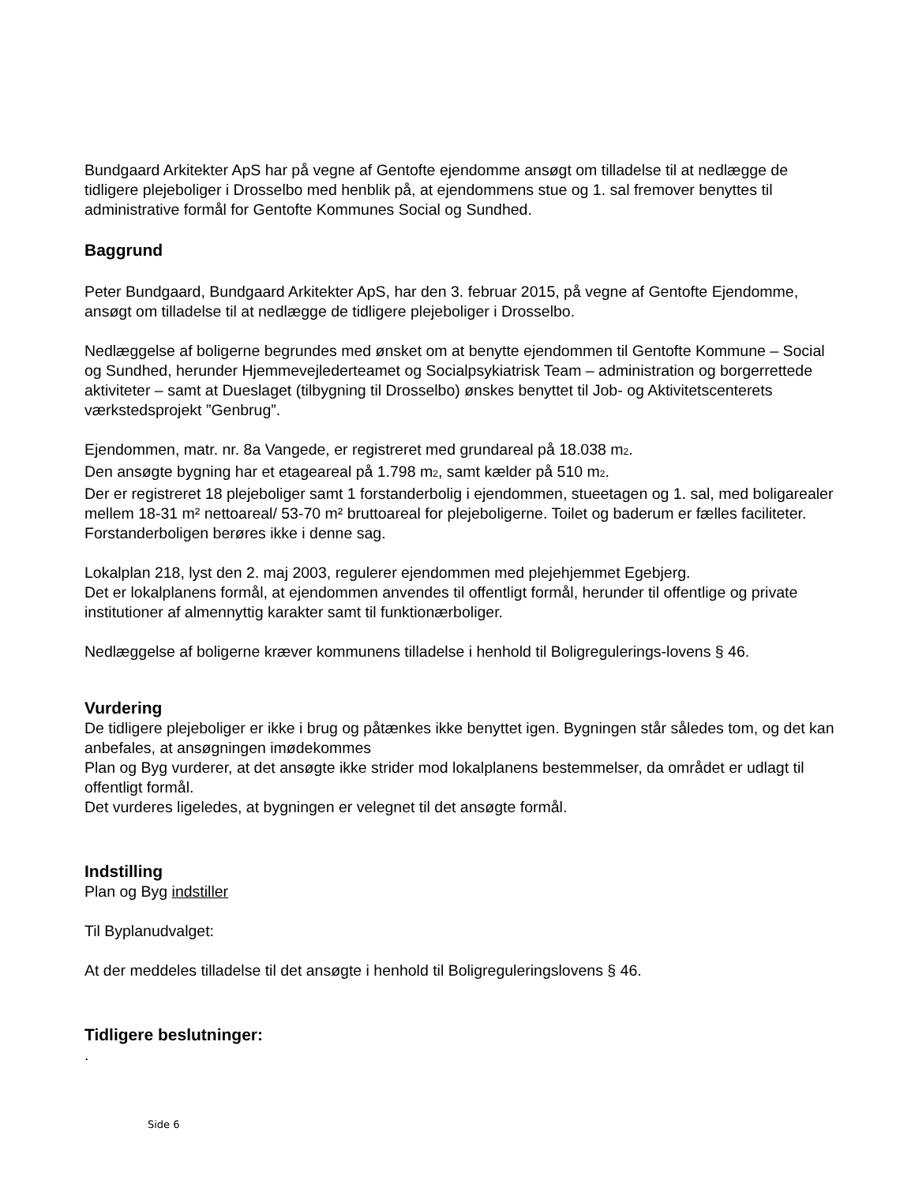Bundgaard Arkitekter ApS har på vegne af Gentofte ejendomme ansøgt om tilladelse til at nedlægge de tidligere plejeboliger i Drosselbo med henblik på, at ejendommens stue og 1. sal fremover benyttes til administrative formål for Gentofte Kommunes Social og Sundhed.
Baggrund
Peter Bundgaard, Bundgaard Arkitekter ApS, har den 3. februar 2015, på vegne af Gentofte Ejendomme, ansøgt om tilladelse til at nedlægge de tidligere plejeboliger i Drosselbo.
Nedlæggelse af boligerne begrundes med ønsket om at benytte ejendommen til Gentofte Kommune – Social og Sundhed, herunder Hjemmevejlederteamet og Socialpsykiatrisk Team – administration og borgerrettede aktiviteter – samt at Dueslaget (tilbygning til Drosselbo) ønskes benyttet til Job- og Aktivitetscenterets værkstedsprojekt ”Genbrug”.
Ejendommen, matr. nr. 8a Vangede, er registreret med grundareal på 18.038 m<sub>2</sub>.
Den ansøgte bygning har et etageareal på 1.798 m<sub>2</sub>, samt kælder på 510 m<sub>2</sub>.
Der er registreret 18 plejeboliger samt 1 forstanderbolig i ejendommen, stueetagen og 1. sal, med boligarealer mellem 18-31 m² nettoareal/ 53-70 m² bruttoareal for plejeboligerne. Toilet og baderum er fælles faciliteter. Forstanderboligen berøres ikke i denne sag.
Lokalplan 218, lyst den 2. maj 2003, regulerer ejendommen med plejehjemmet Egebjerg.
Det er lokalplanens formål, at ejendommen anvendes til offentligt formål, herunder til offentlige og private institutioner af almennyttig karakter samt til funktionærboliger.
Nedlæggelse af boligerne kræver kommunens tilladelse i henhold til Boligregulerings-lovens § 46.
Vurdering
De tidligere plejeboliger er ikke i brug og påtænkes ikke benyttet igen. Bygningen står således tom, og det kan anbefales, at ansøgningen imødekommes
Plan og Byg vurderer, at det ansøgte ikke strider mod lokalplanens bestemmelser, da området er udlagt til offentligt formål.
Det vurderes ligeledes, at bygningen er velegnet til det ansøgte formål.
Indstilling
Plan og Byg indstiller
Til Byplanudvalget:
At der meddeles tilladelse til det ansøgte i henhold til Boligreguleringslovens § 46.
Tidligere beslutninger:
.
Side 6